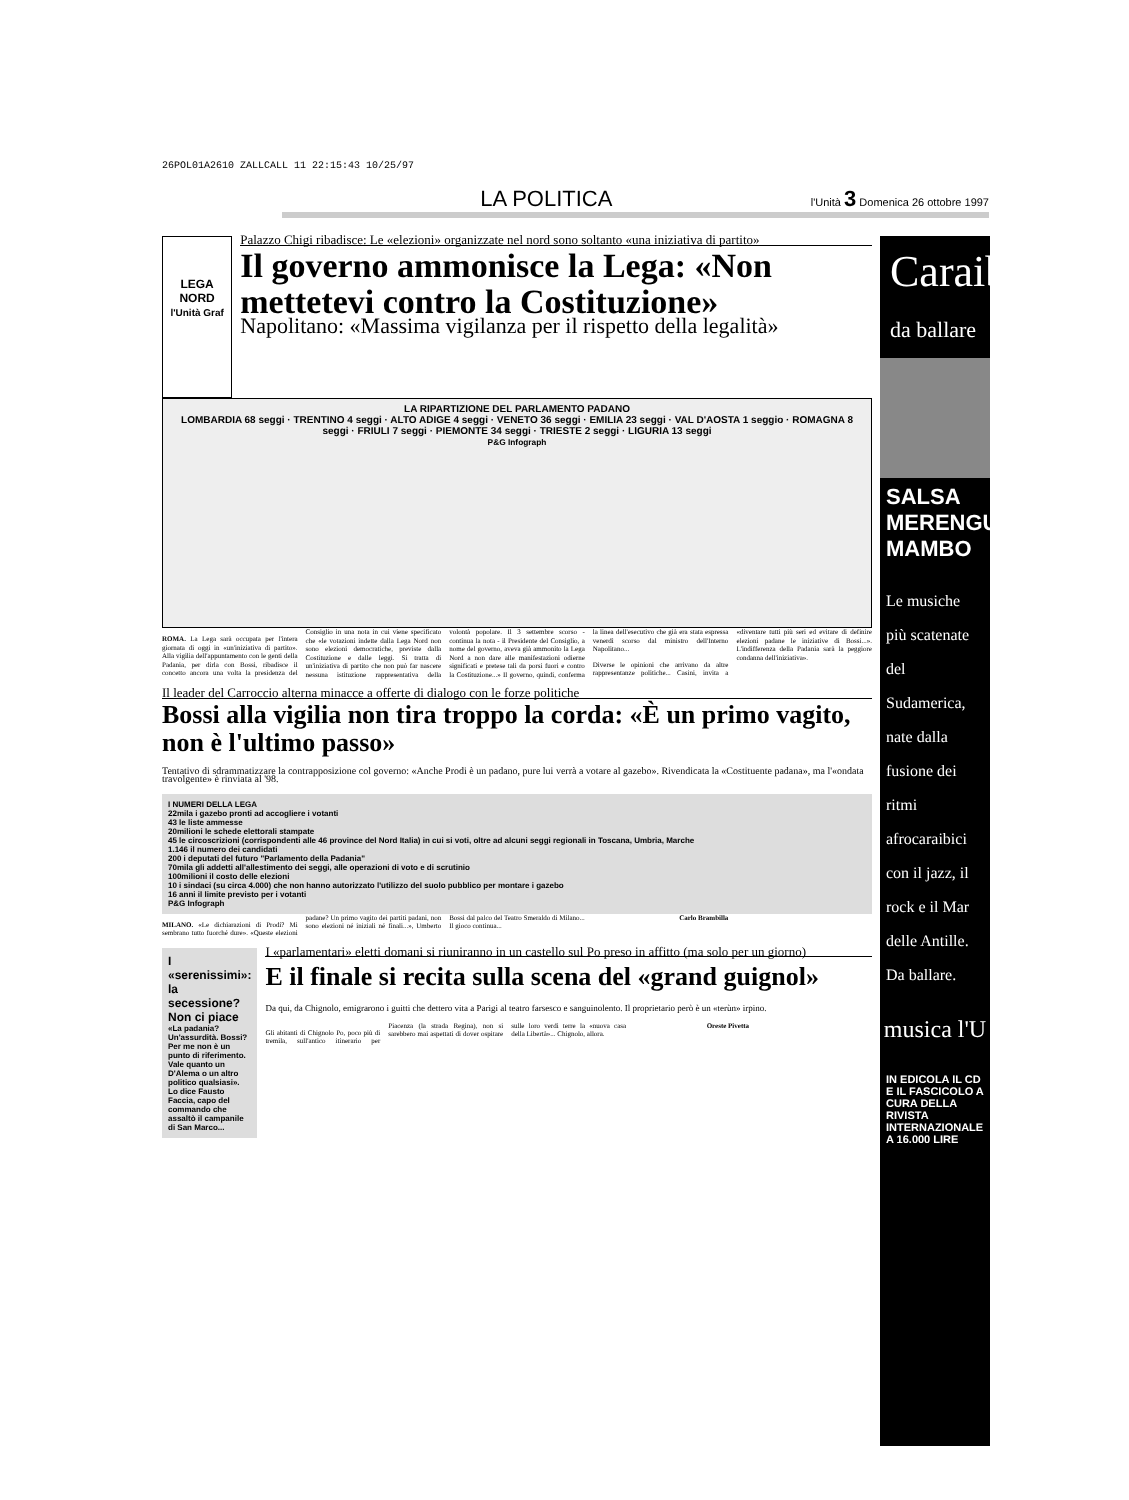26POL01A2610 ZALLCALL 11 22:15:43 10/25/97
LA POLITICA l'Unità 3 Domenica 26 ottobre 1997
LEGA NORD
l'Unità Graf
Palazzo Chigi ribadisce: Le «elezioni» organizzate nel nord sono soltanto «una iniziativa di partito»
Il governo ammonisce la Lega: «Non mettetevi contro la Costituzione»
Napolitano: «Massima vigilanza per il rispetto della legalità»
LA RIPARTIZIONE DEL PARLAMENTO PADANO
LOMBARDIA 68 seggi · TRENTINO 4 seggi · ALTO ADIGE 4 seggi · VENETO 36 seggi · EMILIA 23 seggi · VAL D'AOSTA 1 seggio · ROMAGNA 8 seggi · FRIULI 7 seggi · PIEMONTE 34 seggi · TRIESTE 2 seggi · LIGURIA 13 seggi
P&G Infograph
ROMA. La Lega sarà occupata per l'intera giornata di oggi in «un'iniziativa di partito». Alla vigilia dell'appuntamento con le genti della Padania, per dirla con Bossi, ribadisce il concetto ancora una volta la presidenza del Consiglio in una nota in cui viene specificato che «le votazioni indette dalla Lega Nord non sono elezioni democratiche, previste dalla Costituzione e dalle leggi. Si tratta di un'iniziativa di partito che non può far nascere nessuna istituzione rappresentativa della volontà popolare. Il 3 settembre scorso - continua la nota - il Presidente del Consiglio, a nome del governo, aveva già ammonito la Lega Nord a non dare alle manifestazioni odierne significati e pretese tali da porsi fuori e contro la Costituzione...» Il governo, quindi, conferma la linea dell'esecutivo che già era stata espressa venerdì scorso dal ministro dell'Interno Napolitano...
Diverse le opinioni che arrivano da altre rappresentanze politiche... Casini, invita a «diventare tutti più seri ed evitare di definire elezioni padane le iniziative di Bossi...». L'indifferenza della Padania sarà la peggiore condanna dell'iniziativa».
Il leader del Carroccio alterna minacce a offerte di dialogo con le forze politiche
Bossi alla vigilia non tira troppo la corda: «È un primo vagito, non è l'ultimo passo»
Tentativo di sdrammatizzare la contrapposizione col governo: «Anche Prodi è un padano, pure lui verrà a votare al gazebo». Rivendicata la «Costituente padana», ma l'«ondata travolgente» è rinviata al '98.
I NUMERI DELLA LEGA
22mila i gazebo pronti ad accogliere i votanti
43 le liste ammesse
20milioni le schede elettorali stampate
45 le circoscrizioni (corrispondenti alle 46 province del Nord Italia) in cui si voti, oltre ad alcuni seggi regionali in Toscana, Umbria, Marche
1.146 il numero dei candidati
200 i deputati del futuro "Parlamento della Padania"
70mila gli addetti all'allestimento dei seggi, alle operazioni di voto e di scrutinio
100milioni il costo delle elezioni
10 i sindaci (su circa 4.000) che non hanno autorizzato l'utilizzo del suolo pubblico per montare i gazebo
16 anni il limite previsto per i votanti
P&G Infograph
MILANO. «Le dichiarazioni di Prodi? Mi sembrano tutto fuorché dure». «Queste elezioni padane? Un primo vagito dei partiti padani, non sono elezioni né iniziali né finali...», Umberto Bossi dal palco del Teatro Smeraldo di Milano... Il gioco continua...
Carlo Brambilla
I «serenissimi»: la secessione? Non ci piace
«La padania? Un'assurdità. Bossi? Per me non è un punto di riferimento. Vale quanto un D'Alema o un altro politico qualsiasi». Lo dice Fausto Faccia, capo del commando che assaltò il campanile di San Marco...
I «parlamentari» eletti domani si riuniranno in un castello sul Po preso in affitto (ma solo per un giorno)
E il finale si recita sulla scena del «grand guignol»
Da qui, da Chignolo, emigrarono i guitti che dettero vita a Parigi al teatro farsesco e sanguinolento. Il proprietario però è un «terùn» irpino.
Gli abitanti di Chignolo Po, poco più di tremila, sull'antico itinerario per Piacenza (la strada Regina), non si sarebbero mai aspettati di dover ospitare sulle loro verdi terre la «nuova casa della Libertà»... Chignolo, allora.
Oreste Pivetta
Caraibi da ballare
SALSA MERENGUE MAMBO
Le musiche più scatenate del Sudamerica, nate dalla fusione dei ritmi afrocaraibici con il jazz, il rock e il Mar delle Antille. Da ballare.
musica l'U
IN EDICOLA IL CD E IL FASCICOLO A CURA DELLA RIVISTA INTERNAZIONALE A 16.000 LIRE